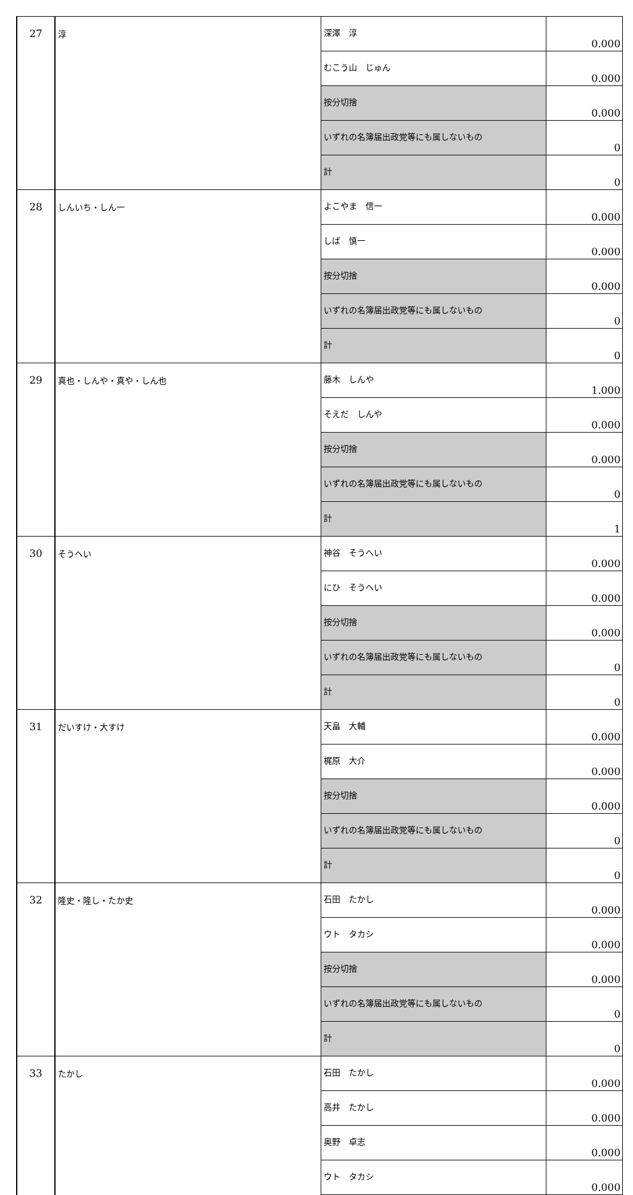| 27 | 淳 | 深澤 淳 | 0.000 |
| | | むこう山 じゅん | 0.000 |
| | | 按分切捨 | 0.000 |
| | | いずれの名簿届出政党等にも属しないもの | 0 |
| | | 計 | 0 |
| 28 | しんいち・しん一 | よこやま 信一 | 0.000 |
| | | しば 慎一 | 0.000 |
| | | 按分切捨 | 0.000 |
| | | いずれの名簿届出政党等にも属しないもの | 0 |
| | | 計 | 0 |
| 29 | 真也・しんや・真や・しん也 | 藤木 しんや | 1.000 |
| | | そえだ しんや | 0.000 |
| | | 按分切捨 | 0.000 |
| | | いずれの名簿届出政党等にも属しないもの | 0 |
| | | 計 | 1 |
| 30 | そうへい | 神谷 そうへい | 0.000 |
| | | にひ そうへい | 0.000 |
| | | 按分切捨 | 0.000 |
| | | いずれの名簿届出政党等にも属しないもの | 0 |
| | | 計 | 0 |
| 31 | だいすけ・大すけ | 天畠 大輔 | 0.000 |
| | | 梶原 大介 | 0.000 |
| | | 按分切捨 | 0.000 |
| | | いずれの名簿届出政党等にも属しないもの | 0 |
| | | 計 | 0 |
| 32 | 隆史・隆し・たか史 | 石田 たかし | 0.000 |
| | | ウト タカシ | 0.000 |
| | | 按分切捨 | 0.000 |
| | | いずれの名簿届出政党等にも属しないもの | 0 |
| | | 計 | 0 |
| 33 | たかし | 石田 たかし | 0.000 |
| | | 高井 たかし | 0.000 |
| | | 奥野 卓志 | 0.000 |
| | | ウト タカシ | 0.000 |